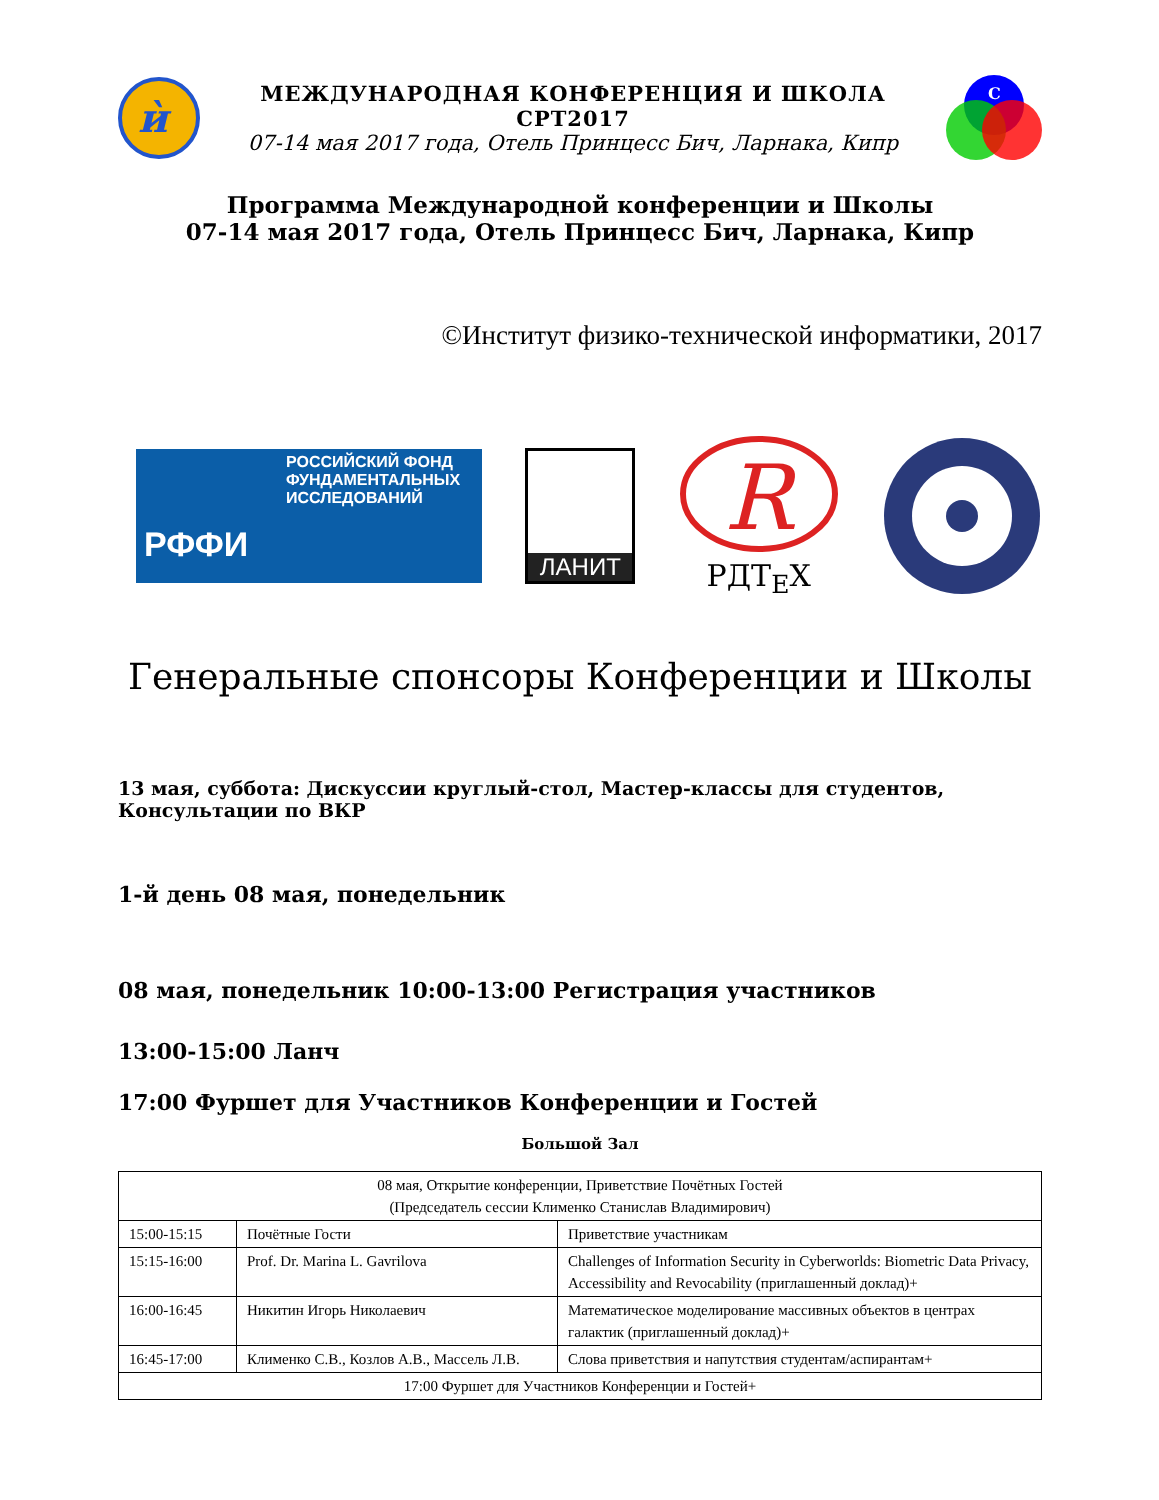ѝ
МЕЖДУНАРОДНАЯ КОНФЕРЕНЦИЯ И ШКОЛА СРТ2017
07-14 мая 2017 года, Отель Принцесс Бич, Ларнака, Кипр
С
Программа Международной конференции и Школы
07-14 мая 2017 года, Отель Принцесс Бич, Ларнака, Кипр
©Институт физико-технической информатики, 2017
РОССИЙСКИЙ ФОНД ФУНДАМЕНТАЛЬНЫХ ИССЛЕДОВАНИЙ
РФФИ
ЛАНИТ
R
РДТ<sub>E</sub>X
Генеральные спонсоры Конференции и Школы
13 мая, суббота: Дискуссии круглый-стол, Мастер-классы для студентов, Консультации по ВКР
1-й день 08 мая, понедельник
08 мая, понедельник 10:00-13:00 Регистрация участников
13:00-15:00 Ланч
17:00 Фуршет для Участников Конференции и Гостей
Большой Зал
| 08 мая, Открытие конференции, Приветствие Почётных Гостей (Председатель сессии Клименко Станислав Владимирович) | | |
| 15:00-15:15 | Почётные Гости | Приветствие участникам |
| 15:15-16:00 | Prof. Dr. Marina L. Gavrilova | Challenges of Information Security in Cyberworlds: Biometric Data Privacy, Accessibility and Revocability (приглашенный доклад)+ |
| 16:00-16:45 | Никитин Игорь Николаевич | Математическое моделирование массивных объектов в центрах галактик (приглашенный доклад)+ |
| 16:45-17:00 | Клименко С.В., Козлов А.В., Массель Л.В. | Слова приветствия и напутствия студентам/аспирантам+ |
| 17:00 Фуршет для Участников Конференции и Гостей+ | | |